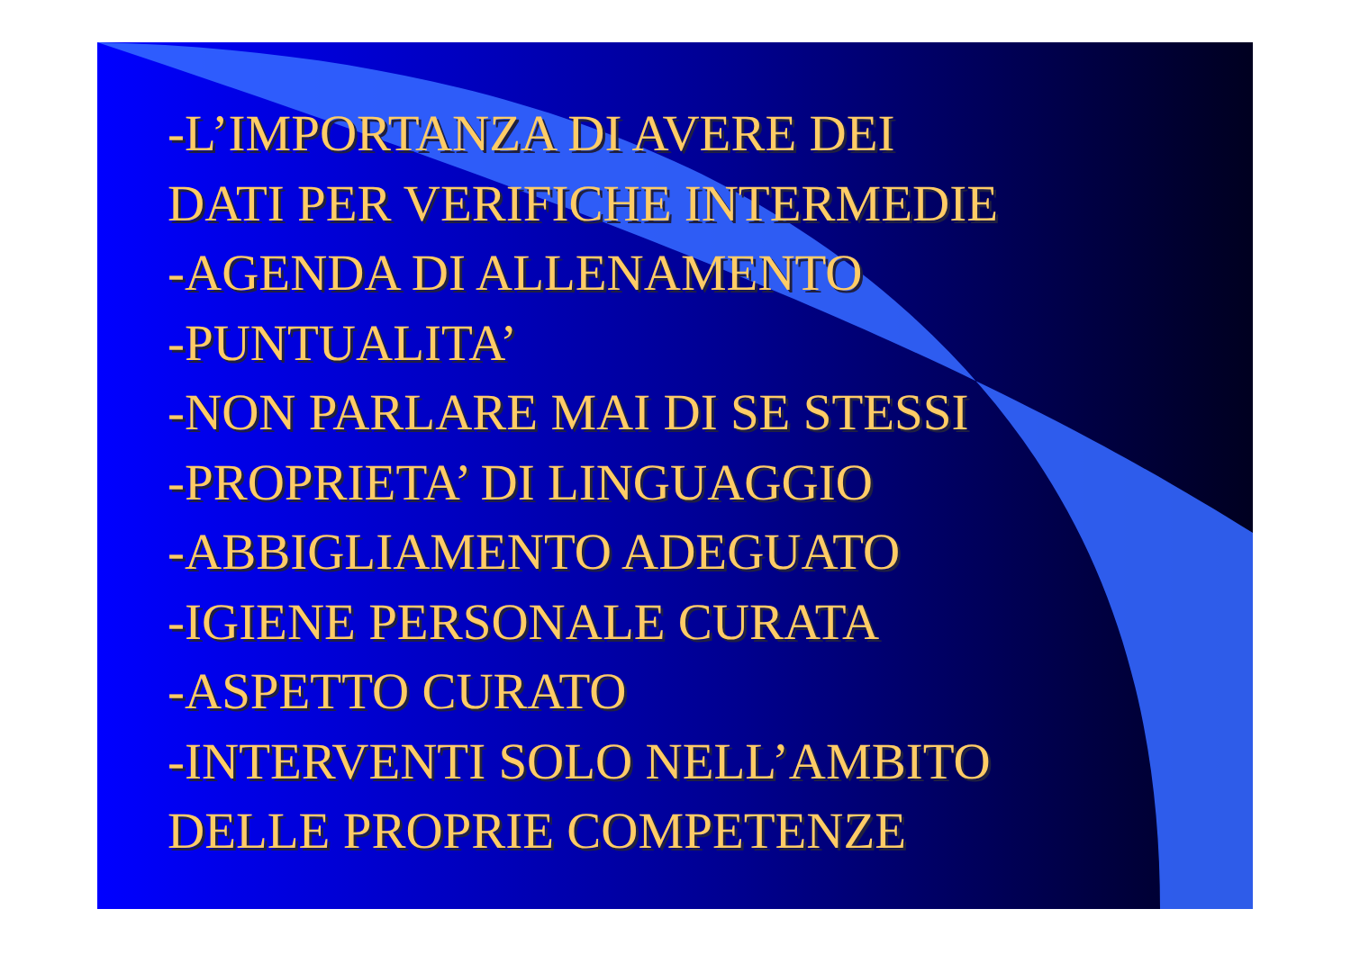-L’IMPORTANZA DI AVERE DEI
DATI PER VERIFICHE INTERMEDIE
-AGENDA DI ALLENAMENTO
-PUNTUALITA’
-NON PARLARE MAI DI SE STESSI
-PROPRIETA’ DI LINGUAGGIO
-ABBIGLIAMENTO ADEGUATO
-IGIENE PERSONALE CURATA
-ASPETTO CURATO
-INTERVENTI SOLO NELL’AMBITO
DELLE PROPRIE COMPETENZE